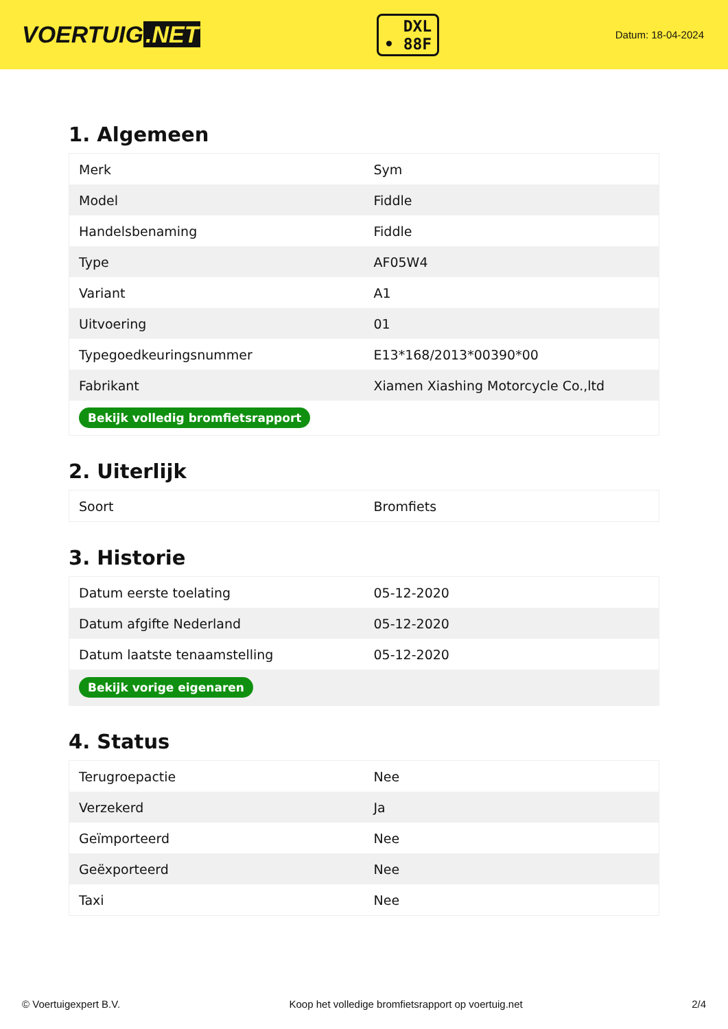VOERTUIG.NET
DXL
• 88F
Datum: 18-04-2024
1. Algemeen
| Merk | Sym |
| Model | Fiddle |
| Handelsbenaming | Fiddle |
| Type | AF05W4 |
| Variant | A1 |
| Uitvoering | 01 |
| Typegoedkeuringsnummer | E13*168/2013*00390*00 |
| Fabrikant | Xiamen Xiashing Motorcycle Co.,ltd |
| Bekijk volledig bromfietsrapport | |
2. Uiterlijk
| Soort | Bromfiets |
3. Historie
| Datum eerste toelating | 05-12-2020 |
| Datum afgifte Nederland | 05-12-2020 |
| Datum laatste tenaamstelling | 05-12-2020 |
| Bekijk vorige eigenaren | |
4. Status
| Terugroepactie | Nee |
| Verzekerd | Ja |
| Geïmporteerd | Nee |
| Geëxporteerd | Nee |
| Taxi | Nee |
© Voertuigexpert B.V. Koop het volledige bromfietsrapport op voertuig.net 2/4